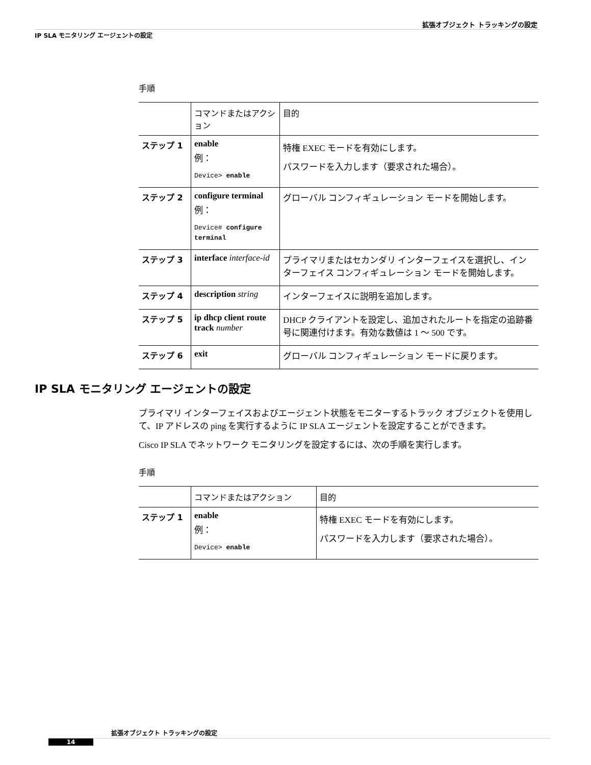拡張オブジェクト トラッキングの設定
IP SLA モニタリング エージェントの設定
手順
| | コマンドまたはアクション | 目的 |
| --- | --- | --- |
| ステップ 1 | enable 例： Device> enable | 特権 EXEC モードを有効にします。 パスワードを入力します（要求された場合）。 |
| ステップ 2 | configure terminal 例： Device# configure terminal | グローバル コンフィギュレーション モードを開始します。 |
| ステップ 3 | interface interface-id | プライマリまたはセカンダリ インターフェイスを選択し、インターフェイス コンフィギュレーション モードを開始します。 |
| ステップ 4 | description string | インターフェイスに説明を追加します。 |
| ステップ 5 | ip dhcp client route track number | DHCP クライアントを設定し、追加されたルートを指定の追跡番号に関連付けます。有効な数値は 1 ～ 500 です。 |
| ステップ 6 | exit | グローバル コンフィギュレーション モードに戻ります。 |
IP SLA モニタリング エージェントの設定
プライマリ インターフェイスおよびエージェント状態をモニターするトラック オブジェクトを使用して、IP アドレスの ping を実行するように IP SLA エージェントを設定することができます。
Cisco IP SLA でネットワーク モニタリングを設定するには、次の手順を実行します。
手順
| | コマンドまたはアクション | 目的 |
| --- | --- | --- |
| ステップ 1 | enable 例： Device> enable | 特権 EXEC モードを有効にします。 パスワードを入力します（要求された場合）。 |
拡張オブジェクト トラッキングの設定
14